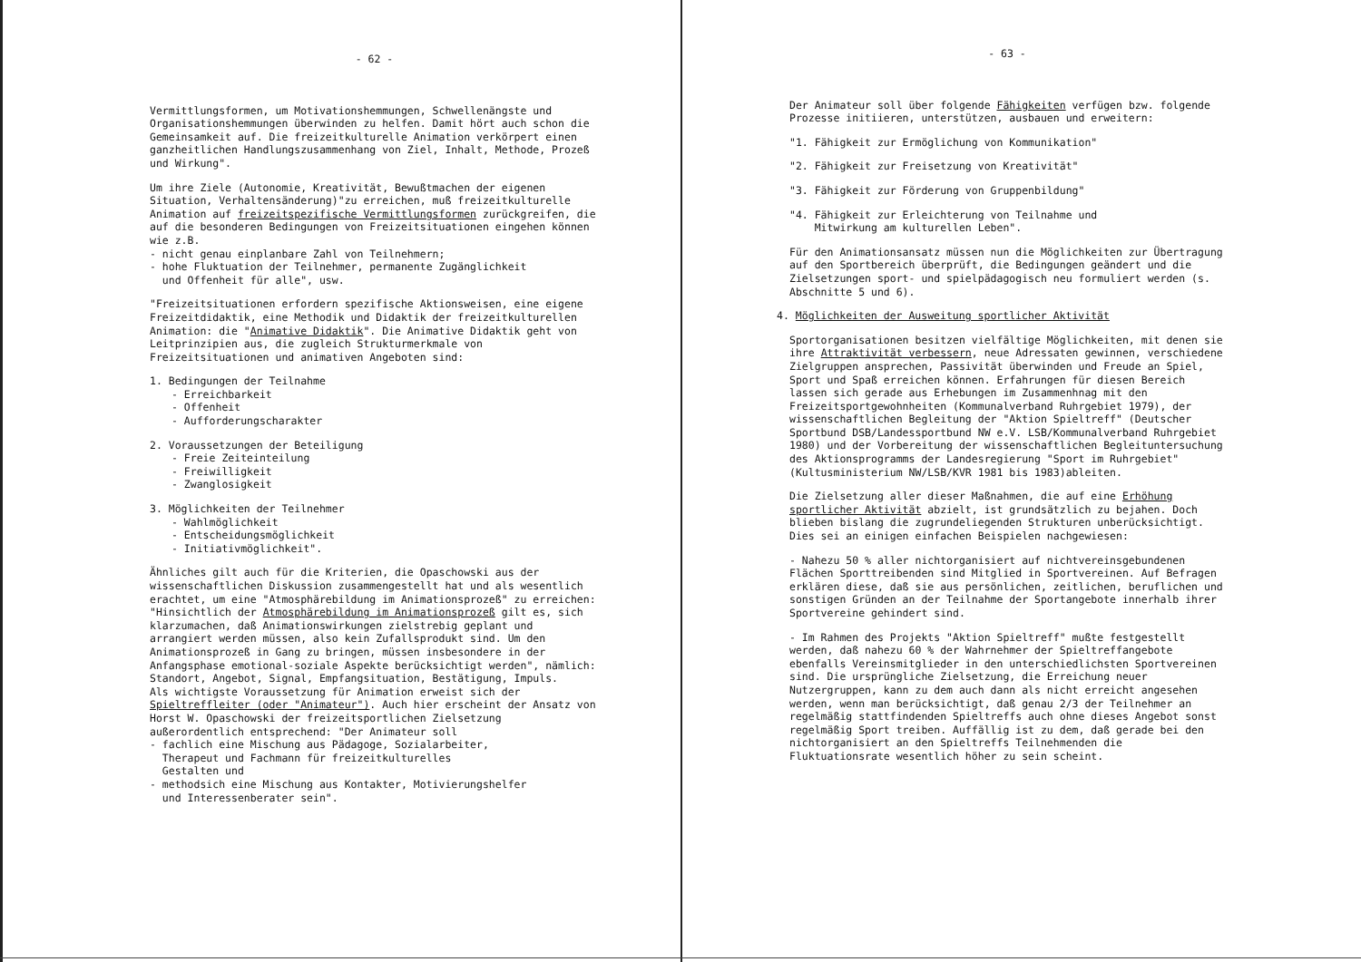- 62 -
Vermittlungsformen, um Motivationshemmungen, Schwellenängste und Organisationshemmungen überwinden zu helfen. Damit hört auch schon die Gemeinsamkeit auf. Die freizeitkulturelle Animation verkörpert einen ganzheitlichen Handlungszusammenhang von Ziel, Inhalt, Methode, Prozeß und Wirkung".
Um ihre Ziele (Autonomie, Kreativität, Bewußtmachen der eigenen Situation, Verhaltensänderung)"zu erreichen, muß freizeitkulturelle Animation auf freizeitspezifische Vermittlungsformen zurückgreifen, die auf die besonderen Bedingungen von Freizeitsituationen eingehen können wie z.B.
- nicht genau einplanbare Zahl von Teilnehmern;
- hohe Fluktuation der Teilnehmer, permanente Zugänglichkeit
und Offenheit für alle", usw.
"Freizeitsituationen erfordern spezifische Aktionsweisen, eine eigene Freizeitdidaktik, eine Methodik und Didaktik der freizeitkulturellen Animation: die "Animative Didaktik". Die Animative Didaktik geht von Leitprinzipien aus, die zugleich Strukturmerkmale von Freizeitsituationen und animativen Angeboten sind:
1. Bedingungen der Teilnahme
- Erreichbarkeit
- Offenheit
- Aufforderungscharakter
2. Voraussetzungen der Beteiligung
- Freie Zeiteinteilung
- Freiwilligkeit
- Zwanglosigkeit
3. Möglichkeiten der Teilnehmer
- Wahlmöglichkeit
- Entscheidungsmöglichkeit
- Initiativmöglichkeit".
Ähnliches gilt auch für die Kriterien, die Opaschowski aus der wissenschaftlichen Diskussion zusammengestellt hat und als wesentlich erachtet, um eine "Atmosphärebildung im Animationsprozeß" zu erreichen:
"Hinsichtlich der Atmosphärebildung im Animationsprozeß gilt es, sich klarzumachen, daß Animationswirkungen zielstrebig geplant und arrangiert werden müssen, also kein Zufallsprodukt sind. Um den Animationsprozeß in Gang zu bringen, müssen insbesondere in der Anfangsphase emotional-soziale Aspekte berücksichtigt werden", nämlich: Standort, Angebot, Signal, Empfangsituation, Bestätigung, Impuls.
Als wichtigste Voraussetzung für Animation erweist sich der Spieltreffleiter (oder "Animateur"). Auch hier erscheint der Ansatz von Horst W. Opaschowski der freizeitsportlichen Zielsetzung außerordentlich entsprechend: "Der Animateur soll
- fachlich eine Mischung aus Pädagoge, Sozialarbeiter,
Therapeut und Fachmann für freizeitkulturelles
Gestalten und
- methodsich eine Mischung aus Kontakter, Motivierungshelfer
und Interessenberater sein".
- 63 -
Der Animateur soll über folgende Fähigkeiten verfügen bzw. folgende Prozesse initiieren, unterstützen, ausbauen und erweitern:
"1. Fähigkeit zur Ermöglichung von Kommunikation"
"2. Fähigkeit zur Freisetzung von Kreativität"
"3. Fähigkeit zur Förderung von Gruppenbildung"
"4. Fähigkeit zur Erleichterung von Teilnahme und
Mitwirkung am kulturellen Leben".
Für den Animationsansatz müssen nun die Möglichkeiten zur Übertragung auf den Sportbereich überprüft, die Bedingungen geändert und die Zielsetzungen sport- und spielpädagogisch neu formuliert werden (s. Abschnitte 5 und 6).
4. Möglichkeiten der Ausweitung sportlicher Aktivität
Sportorganisationen besitzen vielfältige Möglichkeiten, mit denen sie ihre Attraktivität verbessern, neue Adressaten gewinnen, verschiedene Zielgruppen ansprechen, Passivität überwinden und Freude an Spiel, Sport und Spaß erreichen können. Erfahrungen für diesen Bereich lassen sich gerade aus Erhebungen im Zusammenhnag mit den Freizeitsportgewohnheiten (Kommunalverband Ruhrgebiet 1979), der wissenschaftlichen Begleitung der "Aktion Spieltreff" (Deutscher Sportbund DSB/Landessportbund NW e.V. LSB/Kommunalverband Ruhrgebiet 1980) und der Vorbereitung der wissenschaftlichen Begleituntersuchung des Aktionsprogramms der Landesregierung "Sport im Ruhrgebiet" (Kultusministerium NW/LSB/KVR 1981 bis 1983)ableiten.
Die Zielsetzung aller dieser Maßnahmen, die auf eine Erhöhung sportlicher Aktivität abzielt, ist grundsätzlich zu bejahen. Doch blieben bislang die zugrundeliegenden Strukturen unberücksichtigt. Dies sei an einigen einfachen Beispielen nachgewiesen:
- Nahezu 50 % aller nichtorganisiert auf nichtvereinsgebundenen Flächen Sporttreibenden sind Mitglied in Sportvereinen. Auf Befragen erklären diese, daß sie aus persönlichen, zeitlichen, beruflichen und sonstigen Gründen an der Teilnahme der Sportangebote innerhalb ihrer Sportvereine gehindert sind.
- Im Rahmen des Projekts "Aktion Spieltreff" mußte festgestellt werden, daß nahezu 60 % der Wahrnehmer der Spieltreffangebote ebenfalls Vereinsmitglieder in den unterschiedlichsten Sportvereinen sind. Die ursprüngliche Zielsetzung, die Erreichung neuer Nutzergruppen, kann zu dem auch dann als nicht erreicht angesehen werden, wenn man berücksichtigt, daß genau 2/3 der Teilnehmer an regelmäßig stattfindenden Spieltreffs auch ohne dieses Angebot sonst regelmäßig Sport treiben. Auffällig ist zu dem, daß gerade bei den nichtorganisiert an den Spieltreffs Teilnehmenden die Fluktuationsrate wesentlich höher zu sein scheint.